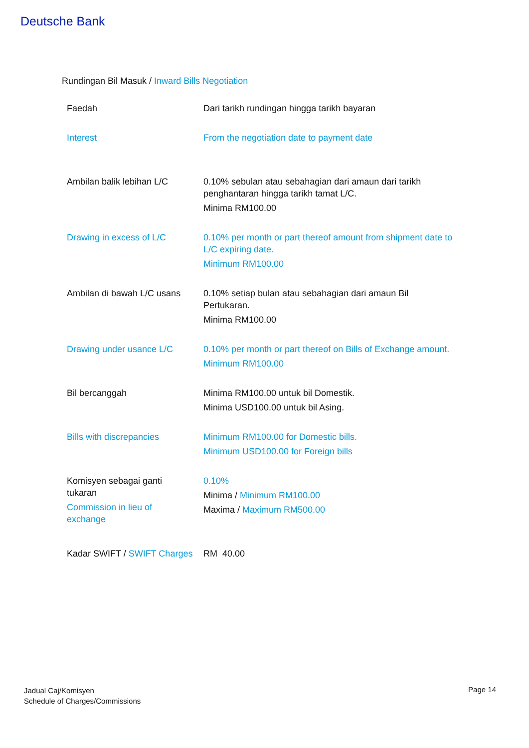Deutsche Bank
Rundingan Bil Masuk / Inward Bills Negotiation
| Faedah | Dari tarikh rundingan hingga tarikh bayaran |
| Interest | From the negotiation date to payment date |
| Ambilan balik lebihan L/C | 0.10% sebulan atau sebahagian dari amaun dari tarikh penghantaran hingga tarikh tamat L/C. Minima RM100.00 |
| Drawing in excess of L/C | 0.10% per month or part thereof amount from shipment date to L/C expiring date. Minimum RM100.00 |
| Ambilan di bawah L/C usans | 0.10% setiap bulan atau sebahagian dari amaun Bil Pertukaran. Minima RM100.00 |
| Drawing under usance L/C | 0.10% per month or part thereof on Bills of Exchange amount. Minimum RM100.00 |
| Bil bercanggah | Minima RM100.00 untuk bil Domestik. Minima USD100.00 untuk bil Asing. |
| Bills with discrepancies | Minimum RM100.00 for Domestic bills. Minimum USD100.00 for Foreign bills |
| Komisyen sebagai ganti tukaran Commission in lieu of exchange | 0.10% Minima / Minimum RM100.00 Maxima / Maximum RM500.00 |
| Kadar SWIFT / SWIFT Charges | RM 40.00 |
Jadual Caj/Komisyen
Schedule of Charges/Commissions
Page 14